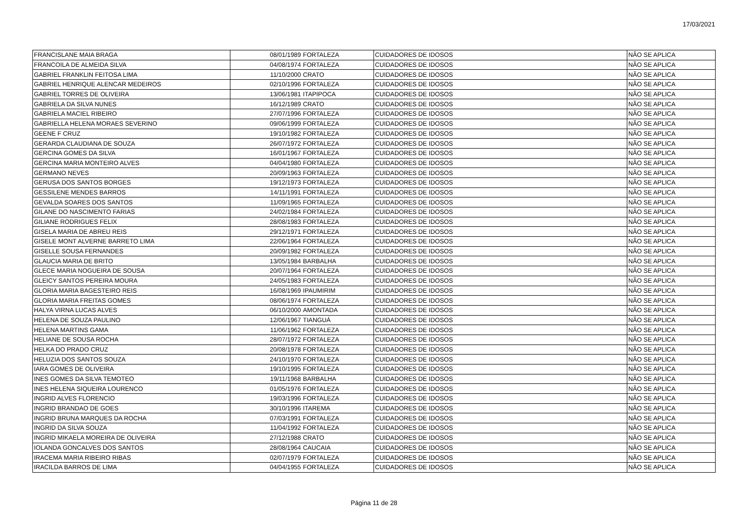17/03/2021
| FRANCISLANE MAIA BRAGA | 08/01/1989 | FORTALEZA | CUIDADORES DE IDOSOS | NÃO SE APLICA |
| FRANCOILA DE ALMEIDA SILVA | 04/08/1974 | FORTALEZA | CUIDADORES DE IDOSOS | NÃO SE APLICA |
| GABRIEL FRANKLIN FEITOSA LIMA | 11/10/2000 | CRATO | CUIDADORES DE IDOSOS | NÃO SE APLICA |
| GABRIEL HENRIQUE ALENCAR MEDEIROS | 02/10/1996 | FORTALEZA | CUIDADORES DE IDOSOS | NÃO SE APLICA |
| GABRIEL TORRES DE OLIVEIRA | 13/06/1981 | ITAPIPOCA | CUIDADORES DE IDOSOS | NÃO SE APLICA |
| GABRIELA DA SILVA NUNES | 16/12/1989 | CRATO | CUIDADORES DE IDOSOS | NÃO SE APLICA |
| GABRIELA MACIEL RIBEIRO | 27/07/1996 | FORTALEZA | CUIDADORES DE IDOSOS | NÃO SE APLICA |
| GABRIELLA HELENA MORAES SEVERINO | 09/06/1999 | FORTALEZA | CUIDADORES DE IDOSOS | NÃO SE APLICA |
| GEENE F CRUZ | 19/10/1982 | FORTALEZA | CUIDADORES DE IDOSOS | NÃO SE APLICA |
| GERARDA CLAUDIANA DE SOUZA | 26/07/1972 | FORTALEZA | CUIDADORES DE IDOSOS | NÃO SE APLICA |
| GERCINA GOMES DA SILVA | 16/01/1967 | FORTALEZA | CUIDADORES DE IDOSOS | NÃO SE APLICA |
| GERCINA MARIA MONTEIRO ALVES | 04/04/1980 | FORTALEZA | CUIDADORES DE IDOSOS | NÃO SE APLICA |
| GERMANO NEVES | 20/09/1963 | FORTALEZA | CUIDADORES DE IDOSOS | NÃO SE APLICA |
| GERUSA DOS SANTOS BORGES | 19/12/1973 | FORTALEZA | CUIDADORES DE IDOSOS | NÃO SE APLICA |
| GESSILENE MENDES BARROS | 14/11/1991 | FORTALEZA | CUIDADORES DE IDOSOS | NÃO SE APLICA |
| GEVALDA SOARES DOS SANTOS | 11/09/1965 | FORTALEZA | CUIDADORES DE IDOSOS | NÃO SE APLICA |
| GILANE DO NASCIMENTO FARIAS | 24/02/1984 | FORTALEZA | CUIDADORES DE IDOSOS | NÃO SE APLICA |
| GILIANE RODRIGUES FELIX | 28/08/1983 | FORTALEZA | CUIDADORES DE IDOSOS | NÃO SE APLICA |
| GISELA MARIA DE ABREU REIS | 29/12/1971 | FORTALEZA | CUIDADORES DE IDOSOS | NÃO SE APLICA |
| GISELE MONT ALVERNE BARRETO LIMA | 22/06/1964 | FORTALEZA | CUIDADORES DE IDOSOS | NÃO SE APLICA |
| GISELLE SOUSA FERNANDES | 20/09/1982 | FORTALEZA | CUIDADORES DE IDOSOS | NÃO SE APLICA |
| GLAUCIA MARIA DE BRITO | 13/05/1984 | BARBALHA | CUIDADORES DE IDOSOS | NÃO SE APLICA |
| GLECE MARIA NOGUEIRA DE SOUSA | 20/07/1964 | FORTALEZA | CUIDADORES DE IDOSOS | NÃO SE APLICA |
| GLEICY SANTOS PEREIRA MOURA | 24/05/1983 | FORTALEZA | CUIDADORES DE IDOSOS | NÃO SE APLICA |
| GLORIA MARIA BAGESTEIRO REIS | 16/08/1969 | IPAUMIRIM | CUIDADORES DE IDOSOS | NÃO SE APLICA |
| GLORIA MARIA FREITAS GOMES | 08/06/1974 | FORTALEZA | CUIDADORES DE IDOSOS | NÃO SE APLICA |
| HALYA VIRNA LUCAS ALVES | 06/10/2000 | AMONTADA | CUIDADORES DE IDOSOS | NÃO SE APLICA |
| HELENA DE SOUZA PAULINO | 12/06/1967 | TIANGUÁ | CUIDADORES DE IDOSOS | NÃO SE APLICA |
| HELENA MARTINS GAMA | 11/06/1962 | FORTALEZA | CUIDADORES DE IDOSOS | NÃO SE APLICA |
| HELIANE DE SOUSA ROCHA | 28/07/1972 | FORTALEZA | CUIDADORES DE IDOSOS | NÃO SE APLICA |
| HELKA DO PRADO CRUZ | 20/08/1978 | FORTALEZA | CUIDADORES DE IDOSOS | NÃO SE APLICA |
| HELUZIA DOS SANTOS SOUZA | 24/10/1970 | FORTALEZA | CUIDADORES DE IDOSOS | NÃO SE APLICA |
| IARA GOMES DE OLIVEIRA | 19/10/1995 | FORTALEZA | CUIDADORES DE IDOSOS | NÃO SE APLICA |
| INES GOMES DA SILVA TEMOTEO | 19/11/1968 | BARBALHA | CUIDADORES DE IDOSOS | NÃO SE APLICA |
| INES HELENA SIQUEIRA LOURENCO | 01/05/1976 | FORTALEZA | CUIDADORES DE IDOSOS | NÃO SE APLICA |
| INGRID ALVES FLORENCIO | 19/03/1996 | FORTALEZA | CUIDADORES DE IDOSOS | NÃO SE APLICA |
| INGRID BRANDAO DE GOES | 30/10/1996 | ITAREMA | CUIDADORES DE IDOSOS | NÃO SE APLICA |
| INGRID BRUNA MARQUES DA ROCHA | 07/03/1991 | FORTALEZA | CUIDADORES DE IDOSOS | NÃO SE APLICA |
| INGRID DA SILVA SOUZA | 11/04/1992 | FORTALEZA | CUIDADORES DE IDOSOS | NÃO SE APLICA |
| INGRID MIKAELA MOREIRA DE OLIVEIRA | 27/12/1988 | CRATO | CUIDADORES DE IDOSOS | NÃO SE APLICA |
| IOLANDA GONCALVES DOS SANTOS | 28/08/1964 | CAUCAIA | CUIDADORES DE IDOSOS | NÃO SE APLICA |
| IRACEMA MARIA RIBEIRO RIBAS | 02/07/1979 | FORTALEZA | CUIDADORES DE IDOSOS | NÃO SE APLICA |
| IRACILDA BARROS DE LIMA | 04/04/1955 | FORTALEZA | CUIDADORES DE IDOSOS | NÃO SE APLICA |
Página 11 de 28